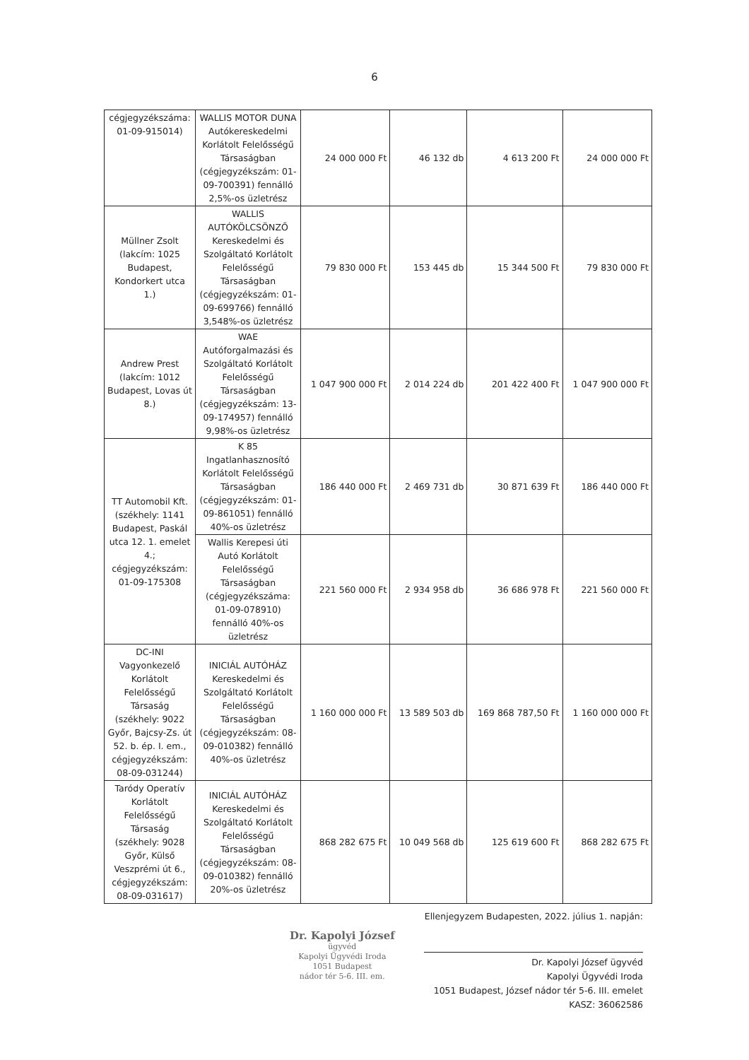6
| cégjegyzékszáma: 01-09-915014) | WALLIS MOTOR DUNA Autókereskedelmi Korlátolt Felelősségű Társaságban (cégjegyzékszám: 01-09-700391) fennálló 2,5%-os üzletrész | 24 000 000 Ft | 46 132 db | 4 613 200 Ft | 24 000 000 Ft |
| Müllner Zsolt (lakcím: 1025 Budapest, Kondorkert utca 1.) | WALLIS AUTÓKÖLCSÖNZŐ Kereskedelmi és Szolgáltató Korlátolt Felelősségű Társaságban (cégjegyzékszám: 01-09-699766) fennálló 3,548%-os üzletrész | 79 830 000 Ft | 153 445 db | 15 344 500 Ft | 79 830 000 Ft |
| Andrew Prest (lakcím: 1012 Budapest, Lovas út 8.) | WAE Autóforgalmazási és Szolgáltató Korlátolt Felelősségű Társaságban (cégjegyzékszám: 13-09-174957) fennálló 9,98%-os üzletrész | 1 047 900 000 Ft | 2 014 224 db | 201 422 400 Ft | 1 047 900 000 Ft |
| TT Automobil Kft. (székhely: 1141 Budapest, Paskál utca 12. 1. emelet 4.; cégjegyzékszám: 01-09-175308 | K 85 Ingatlanhasznosító Korlátolt Felelősségű Társaságban (cégjegyzékszám: 01-09-861051) fennálló 40%-os üzletrész | 186 440 000 Ft | 2 469 731 db | 30 871 639 Ft | 186 440 000 Ft |
| | Wallis Kerepesi úti Autó Korlátolt Felelősségű Társaságban (cégjegyzékszáma: 01-09-078910) fennálló 40%-os üzletrész | 221 560 000 Ft | 2 934 958 db | 36 686 978 Ft | 221 560 000 Ft |
| DC-INI Vagyonkezelő Korlátolt Felelősségű Társaság (székhely: 9022 Győr, Bajcsy-Zs. út 52. b. ép. I. em., cégjegyzékszám: 08-09-031244) | INICIÁL AUTÓHÁZ Kereskedelmi és Szolgáltató Korlátolt Felelősségű Társaságban (cégjegyzékszám: 08-09-010382) fennálló 40%-os üzletrész | 1 160 000 000 Ft | 13 589 503 db | 169 868 787,50 Ft | 1 160 000 000 Ft |
| Taródy Operatív Korlátolt Felelősségű Társaság (székhely: 9028 Győr, Külső Veszprémi út 6., cégjegyzékszám: 08-09-031617) | INICIÁL AUTÓHÁZ Kereskedelmi és Szolgáltató Korlátolt Felelősségű Társaságban (cégjegyzékszám: 08-09-010382) fennálló 20%-os üzletrész | 868 282 675 Ft | 10 049 568 db | 125 619 600 Ft | 868 282 675 Ft |
Ellenjegyzem Budapesten, 2022. július 1. napján:
Dr. Kapolyi József
ügyvéd
Kapolyi Ügyvédi Iroda
1051 Budapest
nádor tér 5-6. III. em.
Dr. Kapolyi József ügyvéd
Kapolyi Ügyvédi Iroda
1051 Budapest, József nádor tér 5-6. III. emelet
KASZ: 36062586